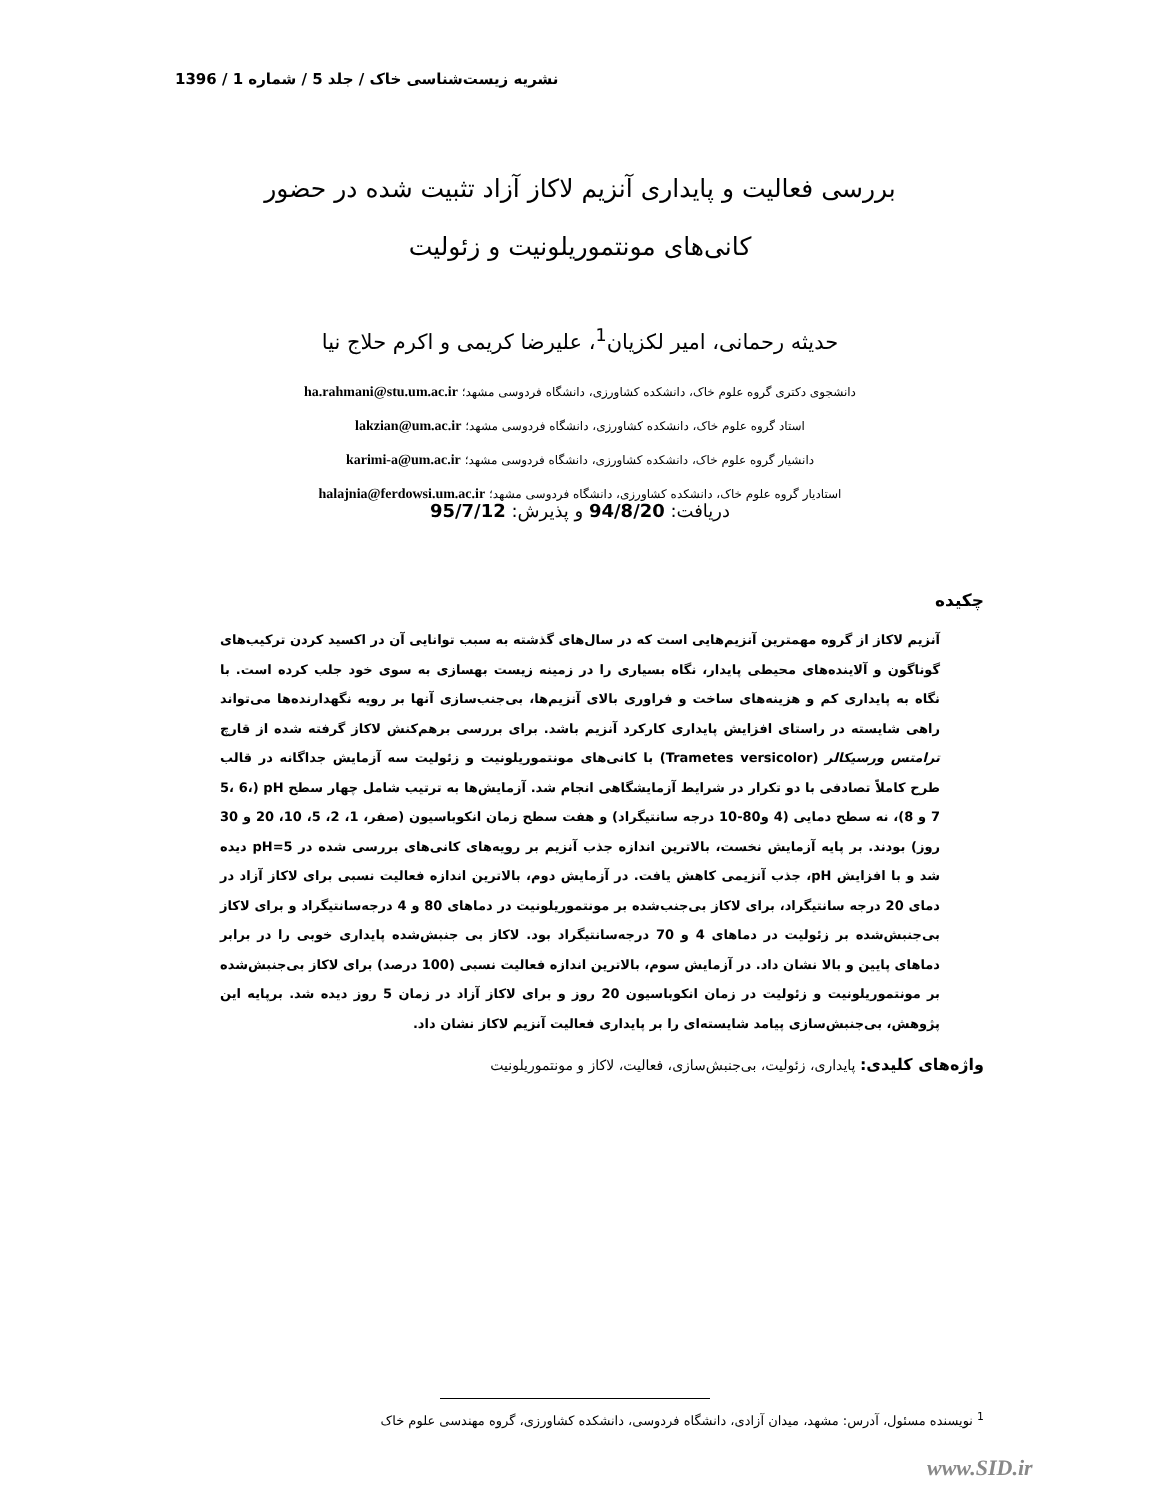نشریه زیست‌شناسی خاک / جلد 5 / شماره 1 / 1396
بررسی فعالیت و پایداری آنزیم لاکاز آزاد تثبیت شده در حضور
کانی‌های مونتموریلونیت و زئولیت
حدیثه رحمانی، امیر لکزیان<sup>1</sup>، علیرضا کریمی و اکرم حلاج نیا
دانشجوی دکتری گروه علوم خاک، دانشکده کشاورزی، دانشگاه فردوسی مشهد؛ ha.rahmani@stu.um.ac.ir
استاد گروه علوم خاک، دانشکده کشاورزی، دانشگاه فردوسی مشهد؛ lakzian@um.ac.ir
دانشیار گروه علوم خاک، دانشکده کشاورزی، دانشگاه فردوسی مشهد؛ karimi-a@um.ac.ir
استادیار گروه علوم خاک، دانشکده کشاورزی، دانشگاه فردوسی مشهد؛ halajnia@ferdowsi.um.ac.ir
دریافت: 94/8/20 و پذیرش: 95/7/12
چکیده
آنزیم لاکاز از گروه مهمترین آنزیم‌هایی است که در سال‌های گذشته به سبب توانایی آن در اکسید کردن ترکیب‌های گوناگون و آلاینده‌های محیطی پایدار، نگاه بسیاری را در زمینه زیست بهسازی به سوی خود جلب کرده است. با نگاه به پایداری کم و هزینه‌های ساخت و فراوری بالای آنزیم‌ها، بی‌جنب‌سازی آنها بر رویه نگهدارنده‌ها می‌تواند راهی شایسته در راستای افزایش پایداری کارکرد آنزیم باشد. برای بررسی برهم‌کنش لاکاز گرفته شده از قارچ ترامتس ورسیکالر (Trametes versicolor) با کانی‌های مونتموریلونیت و زئولیت سه آزمایش جداگانه در قالب طرح کاملاً تصادفی با دو تکرار در شرایط آزمایشگاهی انجام شد. آزمایش‌ها به ترتیب شامل چهار سطح pH (5، 6، 7 و 8)، نه سطح دمایی (4 و80-10 درجه سانتیگراد) و هفت سطح زمان انکوباسیون (صفر، 1، 2، 5، 10، 20 و 30 روز) بودند. بر پایه آزمایش نخست، بالاترین اندازه جذب آنزیم بر رویه‌های کانی‌های بررسی شده در pH=5 دیده شد و با افزایش pH، جذب آنزیمی کاهش یافت. در آزمایش دوم، بالاترین اندازه فعالیت نسبی برای لاکاز آزاد در دمای 20 درجه سانتیگراد، برای لاکاز بی‌جنب‌شده بر مونتموریلونیت در دماهای 80 و 4 درجه‌سانتیگراد و برای لاکاز بی‌جنبش‌شده بر زئولیت در دماهای 4 و 70 درجه‌سانتیگراد بود. لاکاز بی جنبش‌شده پایداری خوبی را در برابر دماهای پایین و بالا نشان داد. در آزمایش سوم، بالاترین اندازه فعالیت نسبی (100 درصد) برای لاکاز بی‌جنبش‌شده بر مونتموریلونیت و زئولیت در زمان انکوباسیون 20 روز و برای لاکاز آزاد در زمان 5 روز دیده شد. برپایه این پژوهش، بی‌جنبش‌سازی پیامد شایسته‌ای را بر پایداری فعالیت آنزیم لاکاز نشان داد.
واژه‌های کلیدی: پایداری، زئولیت، بی‌جنبش‌سازی، فعالیت، لاکاز و مونتموریلونیت
<sup>1</sup> نویسنده مسئول، آدرس: مشهد، میدان آزادی، دانشگاه فردوسی، دانشکده کشاورزی، گروه مهندسی علوم خاک
www.SID.ir